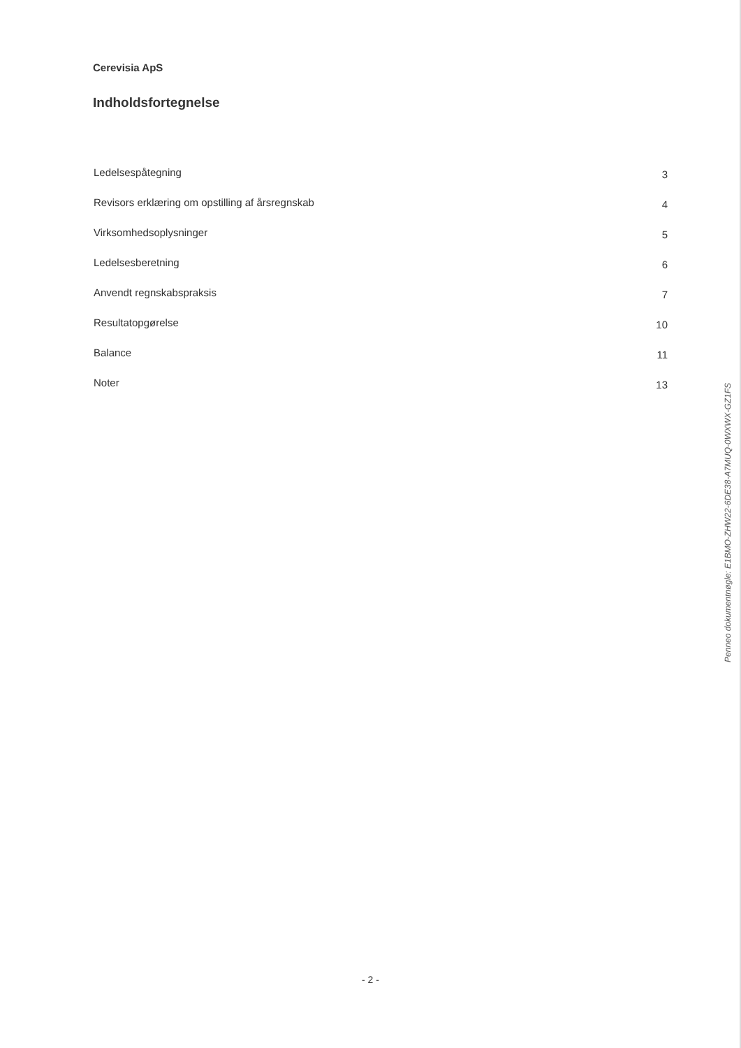Cerevisia ApS
Indholdsfortegnelse
Ledelsespåtegning 3
Revisors erklæring om opstilling af årsregnskab 4
Virksomhedsoplysninger 5
Ledelsesberetning 6
Anvendt regnskabspraksis 7
Resultatopgørelse 10
Balance 11
Noter 13
Penneo dokumentnøgle: E1BMO-ZHW22-6DE38-A7MUQ-0WXWX-GZ1FS
- 2 -